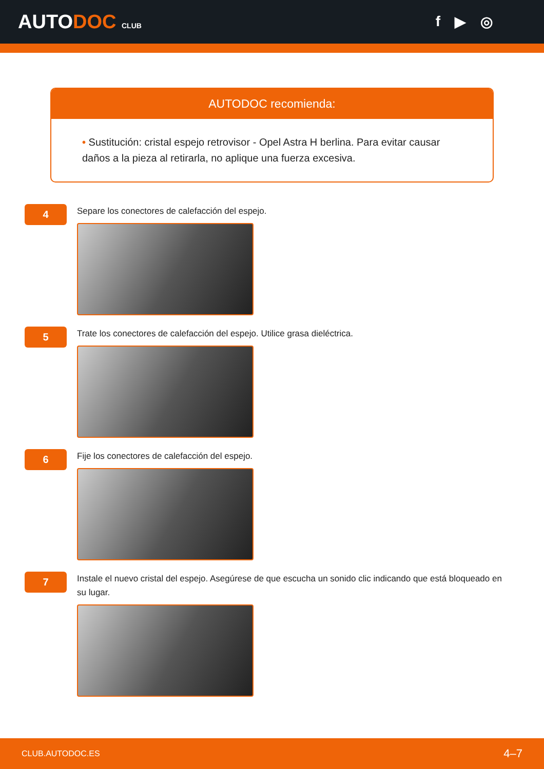AUTODOC CLUB
f ▶ ◎
AUTODOC recomienda:
• Sustitución: cristal espejo retrovisor - Opel Astra H berlina. Para evitar causar daños a la pieza al retirarla, no aplique una fuerza excesiva.
4
Separe los conectores de calefacción del espejo.
5
Trate los conectores de calefacción del espejo. Utilice grasa dieléctrica.
6
Fije los conectores de calefacción del espejo.
7
Instale el nuevo cristal del espejo. Asegúrese de que escucha un sonido clic indicando que está bloqueado en su lugar.
CLUB.AUTODOC.ES 4–7